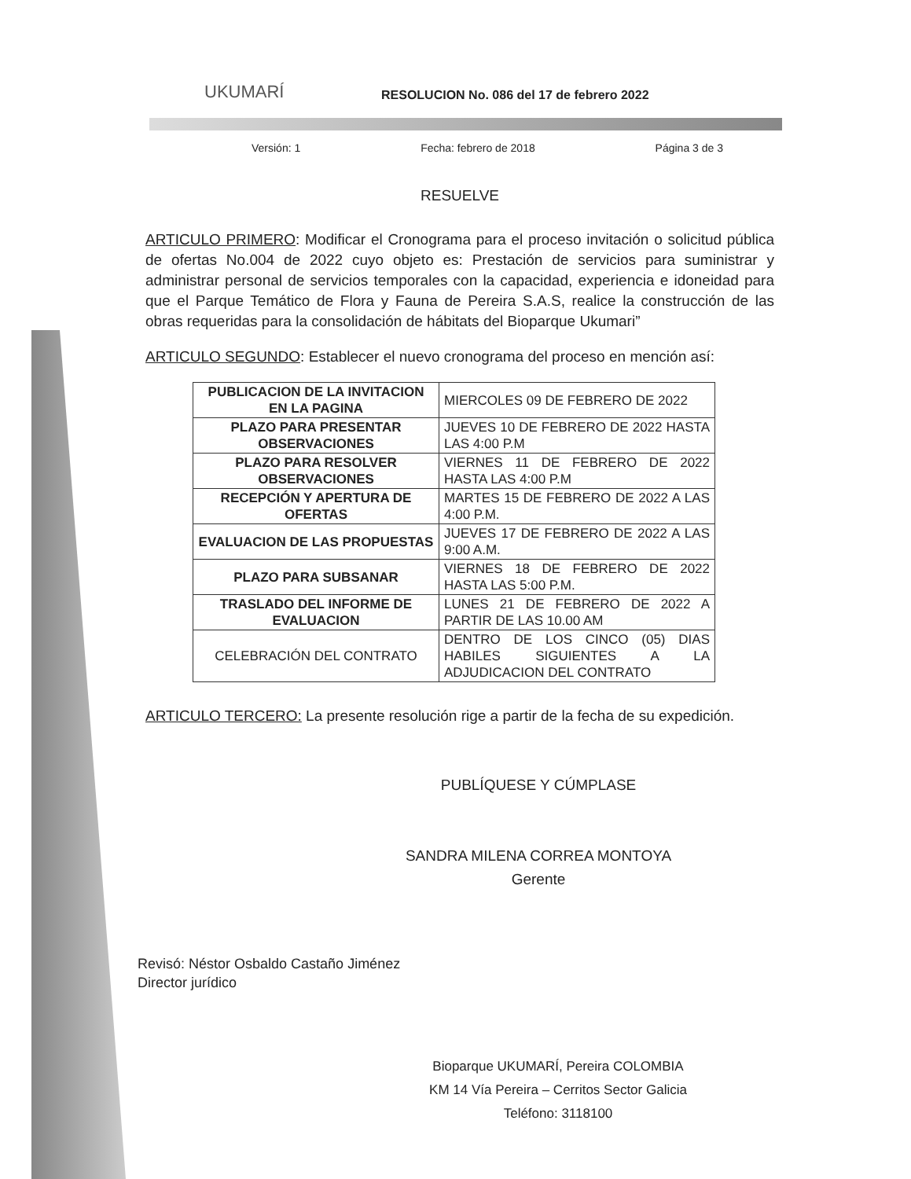UKUMARÍ
RESOLUCION No. 086 del 17 de febrero 2022
Versión: 1 Fecha: febrero de 2018 Página 3 de 3
RESUELVE
ARTICULO PRIMERO: Modificar el Cronograma para el proceso invitación o solicitud pública de ofertas No.004 de 2022 cuyo objeto es: Prestación de servicios para suministrar y administrar personal de servicios temporales con la capacidad, experiencia e idoneidad para que el Parque Temático de Flora y Fauna de Pereira S.A.S, realice la construcción de las obras requeridas para la consolidación de hábitats del Bioparque Ukumari”
ARTICULO SEGUNDO: Establecer el nuevo cronograma del proceso en mención así:
| PUBLICACION DE LA INVITACION EN LA PAGINA | MIERCOLES 09 DE FEBRERO DE 2022 |
| PLAZO PARA PRESENTAR OBSERVACIONES | JUEVES 10 DE FEBRERO DE 2022 HASTA LAS 4:00 P.M |
| PLAZO PARA RESOLVER OBSERVACIONES | VIERNES 11 DE FEBRERO DE 2022 HASTA LAS 4:00 P.M |
| RECEPCIÓN Y APERTURA DE OFERTAS | MARTES 15 DE FEBRERO DE 2022 A LAS 4:00 P.M. |
| EVALUACION DE LAS PROPUESTAS | JUEVES 17 DE FEBRERO DE 2022 A LAS 9:00 A.M. |
| PLAZO PARA SUBSANAR | VIERNES 18 DE FEBRERO DE 2022 HASTA LAS 5:00 P.M. |
| TRASLADO DEL INFORME DE EVALUACION | LUNES 21 DE FEBRERO DE 2022 A PARTIR DE LAS 10.00 AM |
| CELEBRACIÓN DEL CONTRATO | DENTRO DE LOS CINCO (05) DIAS HABILES SIGUIENTES A LA ADJUDICACION DEL CONTRATO |
ARTICULO TERCERO: La presente resolución rige a partir de la fecha de su expedición.
PUBLÍQUESE Y CÚMPLASE
SANDRA MILENA CORREA MONTOYA
Gerente
Revisó: Néstor Osbaldo Castaño Jiménez
Director jurídico
Bioparque UKUMARÍ, Pereira COLOMBIA
KM 14 Vía Pereira – Cerritos Sector Galicia
Teléfono: 3118100